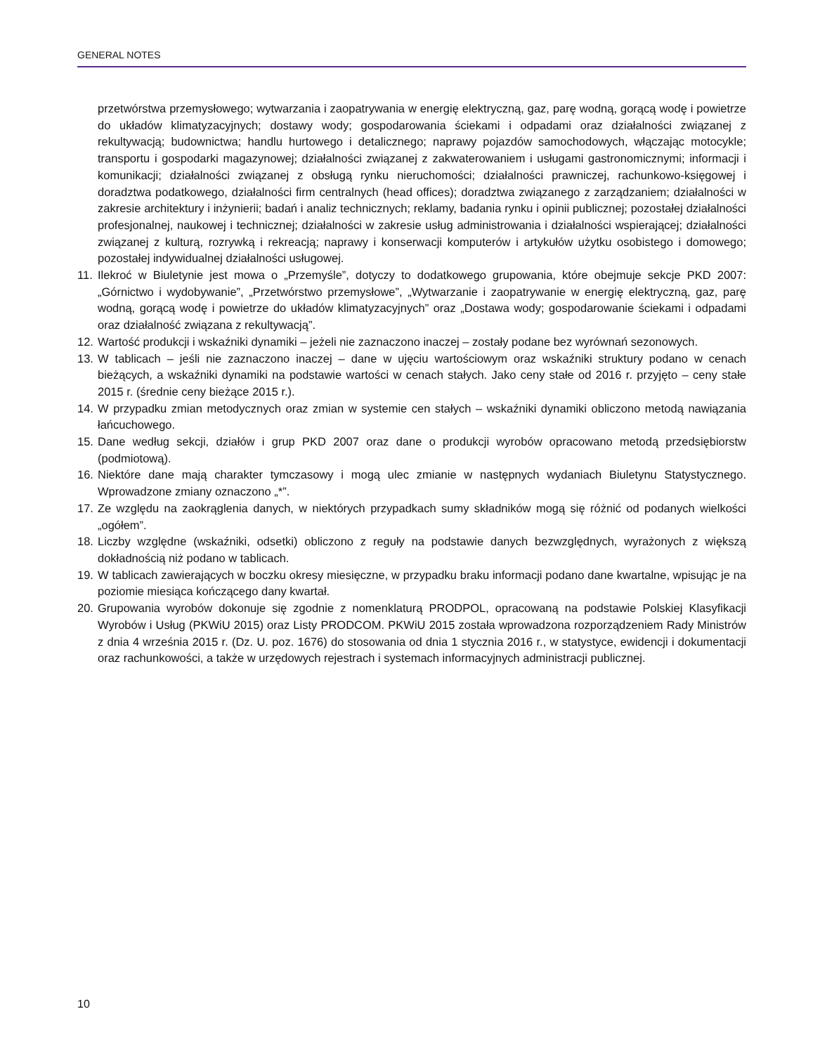GENERAL NOTES
przetwórstwa przemysłowego; wytwarzania i zaopatrywania w energię elektryczną, gaz, parę wodną, gorącą wodę i powietrze do układów klimatyzacyjnych; dostawy wody; gospodarowania ściekami i odpadami oraz działalności związanej z rekultywacją; budownictwa; handlu hurtowego i detalicznego; naprawy pojazdów samochodowych, włączając motocykle; transportu i gospodarki magazynowej; działalności związanej z zakwaterowaniem i usługami gastronomicznymi; informacji i komunikacji; działalności związanej z obsługą rynku nieruchomości; działalności prawniczej, rachunkowo-księgowej i doradztwa podatkowego, działalności firm centralnych (head offices); doradztwa związanego z zarządzaniem; działalności w zakresie architektury i inżynierii; badań i analiz technicznych; reklamy, badania rynku i opinii publicznej; pozostałej działalności profesjonalnej, naukowej i technicznej; działalności w zakresie usług administrowania i działalności wspierającej; działalności związanej z kulturą, rozrywką i rekreacją; naprawy i konserwacji komputerów i artykułów użytku osobistego i domowego; pozostałej indywidualnej działalności usługowej.
11. Ilekroć w Biuletynie jest mowa o „Przemyśle”, dotyczy to dodatkowego grupowania, które obejmuje sekcje PKD 2007: „Górnictwo i wydobywanie”, „Przetwórstwo przemysłowe”, „Wytwarzanie i zaopatrywanie w energię elektryczną, gaz, parę wodną, gorącą wodę i powietrze do układów klimatyzacyjnych” oraz „Dostawa wody; gospodarowanie ściekami i odpadami oraz działalność związana z rekultywacją”.
12. Wartość produkcji i wskaźniki dynamiki – jeżeli nie zaznaczono inaczej – zostały podane bez wyrównań sezonowych.
13. W tablicach – jeśli nie zaznaczono inaczej – dane w ujęciu wartościowym oraz wskaźniki struktury podano w cenach bieżących, a wskaźniki dynamiki na podstawie wartości w cenach stałych. Jako ceny stałe od 2016 r. przyjęto – ceny stałe 2015 r. (średnie ceny bieżące 2015 r.).
14. W przypadku zmian metodycznych oraz zmian w systemie cen stałych – wskaźniki dynamiki obliczono metodą nawiązania łańcuchowego.
15. Dane według sekcji, działów i grup PKD 2007 oraz dane o produkcji wyrobów opracowano metodą przedsiębiorstw (podmiotową).
16. Niektóre dane mają charakter tymczasowy i mogą ulec zmianie w następnych wydaniach Biuletynu Statystycznego. Wprowadzone zmiany oznaczono „*”.
17. Ze względu na zaokrąglenia danych, w niektórych przypadkach sumy składników mogą się różnić od podanych wielkości „ogółem”.
18. Liczby względne (wskaźniki, odsetki) obliczono z reguły na podstawie danych bezwzględnych, wyrażonych z większą dokładnością niż podano w tablicach.
19. W tablicach zawierających w boczku okresy miesięczne, w przypadku braku informacji podano dane kwartalne, wpisując je na poziomie miesiąca kończącego dany kwartał.
20. Grupowania wyrobów dokonuje się zgodnie z nomenklaturą PRODPOL, opracowaną na podstawie Polskiej Klasyfikacji Wyrobów i Usług (PKWiU 2015) oraz Listy PRODCOM. PKWiU 2015 została wprowadzona rozporządzeniem Rady Ministrów z dnia 4 września 2015 r. (Dz. U. poz. 1676) do stosowania od dnia 1 stycznia 2016 r., w statystyce, ewidencji i dokumentacji oraz rachunkowości, a także w urzędowych rejestrach i systemach informacyjnych administracji publicznej.
10